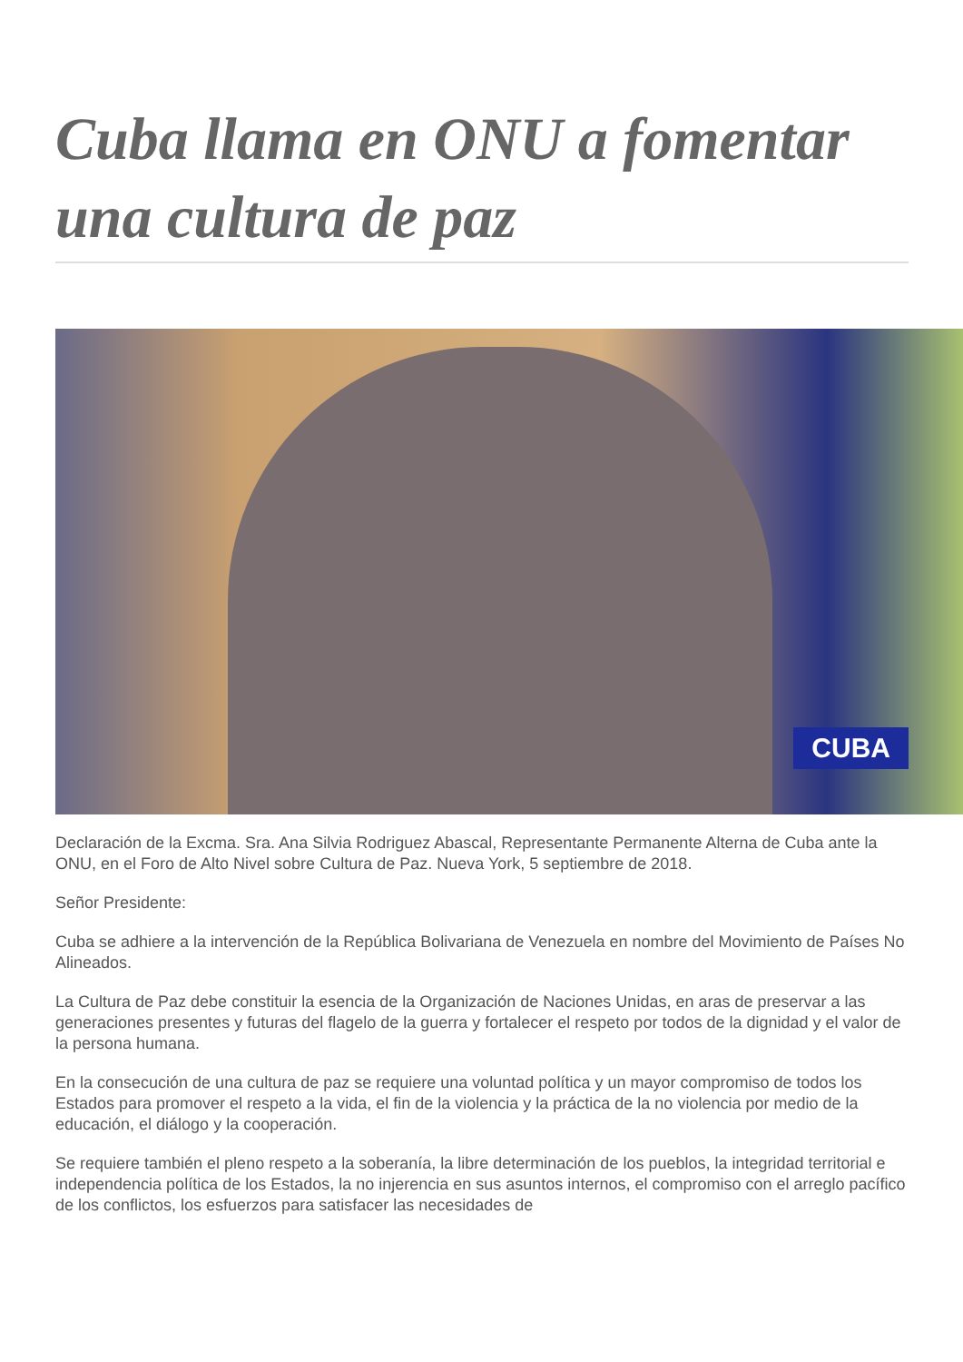Cuba llama en ONU a fomentar una cultura de paz
CUBA
Declaración de la Excma. Sra. Ana Silvia Rodriguez Abascal, Representante Permanente Alterna de Cuba ante la ONU, en el Foro de Alto Nivel sobre Cultura de Paz. Nueva York, 5 septiembre de 2018.
Señor Presidente:
Cuba se adhiere a la intervención de la República Bolivariana de Venezuela en nombre del Movimiento de Países No Alineados.
La Cultura de Paz debe constituir la esencia de la Organización de Naciones Unidas, en aras de preservar a las generaciones presentes y futuras del flagelo de la guerra y fortalecer el respeto por todos de la dignidad y el valor de la persona humana.
En la consecución de una cultura de paz se requiere una voluntad política y un mayor compromiso de todos los Estados para promover el respeto a la vida, el fin de la violencia y la práctica de la no violencia por medio de la educación, el diálogo y la cooperación.
Se requiere también el pleno respeto a la soberanía, la libre determinación de los pueblos, la integridad territorial e independencia política de los Estados, la no injerencia en sus asuntos internos, el compromiso con el arreglo pacífico de los conflictos, los esfuerzos para satisfacer las necesidades de